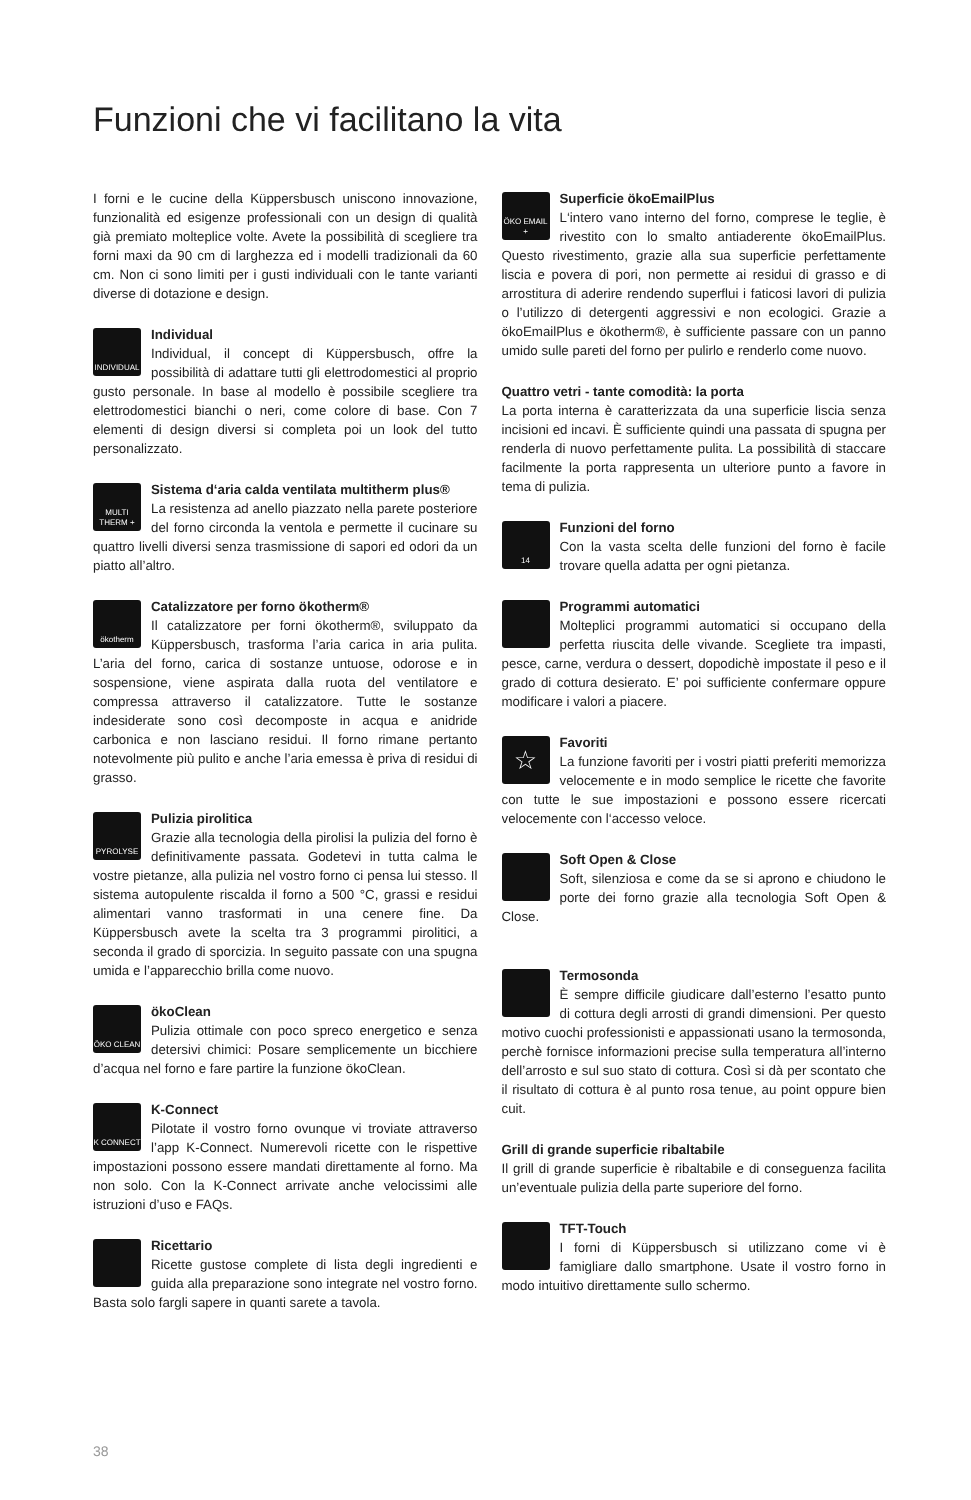Funzioni che vi facilitano la vita
I forni e le cucine della Küppersbusch uniscono innovazione, funzionalità ed esigenze professionali con un design di qualità già premiato molteplice volte. Avete la possibilità di scegliere tra forni maxi da 90 cm di larghezza ed i modelli tradizionali da 60 cm. Non ci sono limiti per i gusti individuali con le tante varianti diverse di dotazione e design.
INDIVIDUAL
Individual
Individual, il concept di Küppersbusch, offre la possibilità di adattare tutti gli elettrodomestici al proprio gusto personale. In base al modello è possibile scegliere tra elettrodomestici bianchi o neri, come colore di base. Con 7 elementi di design diversi si completa poi un look del tutto personalizzato.
MULTI THERM +
Sistema d‘aria calda ventilata multitherm plus®
La resistenza ad anello piazzato nella parete posteriore del forno circonda la ventola e permette il cucinare su quattro livelli diversi senza trasmissione di sapori ed odori da un piatto all’altro.
ökotherm
Catalizzatore per forno ökotherm®
Il catalizzatore per forni ökotherm®, sviluppato da Küppersbusch, trasforma l’aria carica in aria pulita. L’aria del forno, carica di sostanze untuose, odorose e in sospensione, viene aspirata dalla ruota del ventilatore e compressa attraverso il catalizzatore. Tutte le sostanze indesiderate sono così decomposte in acqua e anidride carbonica e non lasciano residui. Il forno rimane pertanto notevolmente più pulito e anche l’aria emessa è priva di residui di grasso.
PYROLYSE
Pulizia pirolitica
Grazie alla tecnologia della pirolisi la pulizia del forno è definitivamente passata. Godetevi in tutta calma le vostre pietanze, alla pulizia nel vostro forno ci pensa lui stesso. Il sistema autopulente riscalda il forno a 500 °C, grassi e residui alimentari vanno trasformati in una cenere fine. Da Küppersbusch avete la scelta tra 3 programmi pirolitici, a seconda il grado di sporcizia. In seguito passate con una spugna umida e l’apparecchio brilla come nuovo.
ÖKO CLEAN
ökoClean
Pulizia ottimale con poco spreco energetico e senza detersivi chimici: Posare semplicemente un bicchiere d’acqua nel forno e fare partire la funzione ökoClean.
K CONNECT
K-Connect
Pilotate il vostro forno ovunque vi troviate attraverso l’app K-Connect. Numerevoli ricette con le rispettive impostazioni possono essere mandati direttamente al forno. Ma non solo. Con la K-Connect arrivate anche velocissimi alle istruzioni d’uso e FAQs.
Ricettario
Ricette gustose complete di lista degli ingredienti e guida alla preparazione sono integrate nel vostro forno. Basta solo fargli sapere in quanti sarete a tavola.
38
ÖKO EMAIL +
Superficie ökoEmailPlus
L‘intero vano interno del forno, comprese le teglie, è rivestito con lo smalto antiaderente ökoEmailPlus. Questo rivestimento, grazie alla sua superficie perfettamente liscia e povera di pori, non permette ai residui di grasso e di arrostitura di aderire rendendo superflui i faticosi lavori di pulizia o l’utilizzo di detergenti aggressivi e non ecologici. Grazie a ökoEmailPlus e ökotherm®, è sufficiente passare con un panno umido sulle pareti del forno per pulirlo e renderlo come nuovo.
Quattro vetri - tante comodità: la porta
La porta interna è caratterizzata da una superficie liscia senza incisioni ed incavi. È sufficiente quindi una passata di spugna per renderla di nuovo perfettamente pulita. La possibilità di staccare facilmente la porta rappresenta un ulteriore punto a favore in tema di pulizia.
14
Funzioni del forno
Con la vasta scelta delle funzioni del forno è facile trovare quella adatta per ogni pietanza.
Programmi automatici
Molteplici programmi automatici si occupano della perfetta riuscita delle vivande. Scegliete tra impasti, pesce, carne, verdura o dessert, dopodichè impostate il peso e il grado di cottura desierato. E’ poi sufficiente confermare oppure modificare i valori a piacere.
☆
Favoriti
La funzione favoriti per i vostri piatti preferiti memorizza velocemente e in modo semplice le ricette che favorite con tutte le sue impostazioni e possono essere ricercati velocemente con l‘accesso veloce.
Soft Open & Close
Soft, silenziosa e come da se si aprono e chiudono le porte dei forno grazie alla tecnologia Soft Open & Close.
Termosonda
È sempre difficile giudicare dall’esterno l’esatto punto di cottura degli arrosti di grandi dimensioni. Per questo motivo cuochi professionisti e appassionati usano la termosonda, perchè fornisce informazioni precise sulla temperatura all’interno dell’arrosto e sul suo stato di cottura. Così si dà per scontato che il risultato di cottura è al punto rosa tenue, au point oppure bien cuit.
Grill di grande superficie ribaltabile
Il grill di grande superficie è ribaltabile e di conseguenza facilita un’eventuale pulizia della parte superiore del forno.
TFT-Touch
I forni di Küppersbusch si utilizzano come vi è famigliare dallo smartphone. Usate il vostro forno in modo intuitivo direttamente sullo schermo.